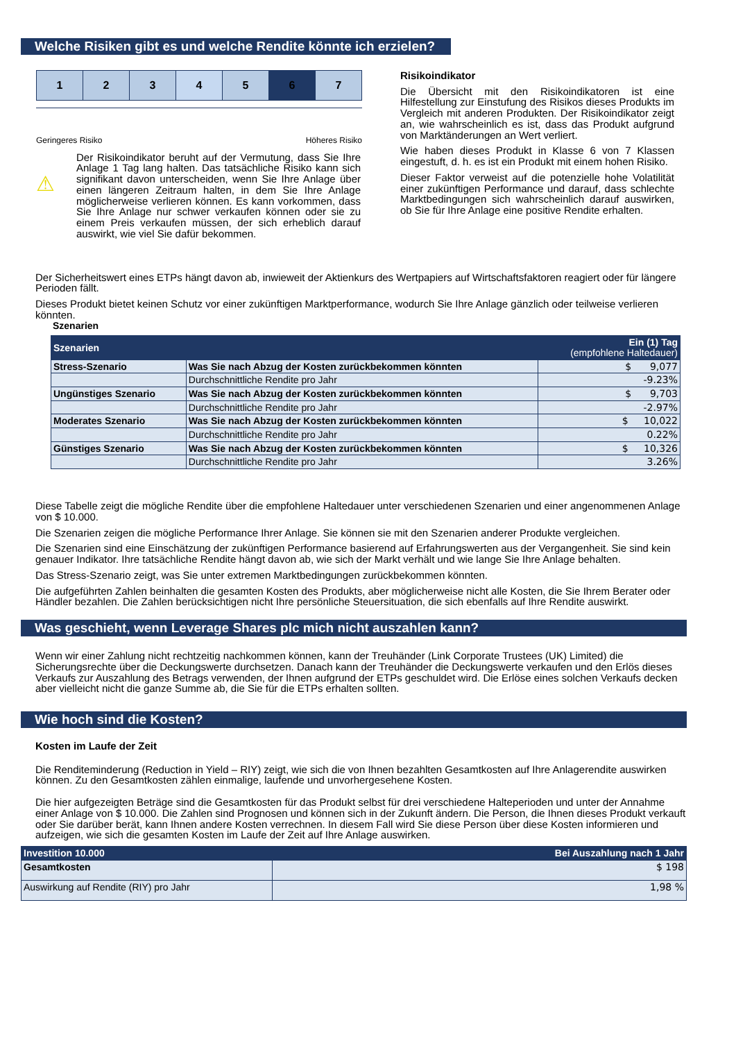Welche Risiken gibt es und welche Rendite könnte ich erzielen?
| 1 | 2 | 3 | 4 | 5 | 6 | 7 |
Geringeres Risiko Höheres Risiko
⚠
Der Risikoindikator beruht auf der Vermutung, dass Sie Ihre Anlage 1 Tag lang halten. Das tatsächliche Risiko kann sich signifikant davon unterscheiden, wenn Sie Ihre Anlage über einen längeren Zeitraum halten, in dem Sie Ihre Anlage möglicherweise verlieren können. Es kann vorkommen, dass Sie Ihre Anlage nur schwer verkaufen können oder sie zu einem Preis verkaufen müssen, der sich erheblich darauf auswirkt, wie viel Sie dafür bekommen.
Risikoindikator
Die Übersicht mit den Risikoindikatoren ist eine Hilfestellung zur Einstufung des Risikos dieses Produkts im Vergleich mit anderen Produkten. Der Risikoindikator zeigt an, wie wahrscheinlich es ist, dass das Produkt aufgrund von Marktänderungen an Wert verliert.
Wie haben dieses Produkt in Klasse 6 von 7 Klassen eingestuft, d. h. es ist ein Produkt mit einem hohen Risiko.
Dieser Faktor verweist auf die potenzielle hohe Volatilität einer zukünftigen Performance und darauf, dass schlechte Marktbedingungen sich wahrscheinlich darauf auswirken, ob Sie für Ihre Anlage eine positive Rendite erhalten.
Der Sicherheitswert eines ETPs hängt davon ab, inwieweit der Aktienkurs des Wertpapiers auf Wirtschaftsfaktoren reagiert oder für längere Perioden fällt.
Dieses Produkt bietet keinen Schutz vor einer zukünftigen Marktperformance, wodurch Sie Ihre Anlage gänzlich oder teilweise verlieren könnten.
Szenarien
| Szenarien | | Ein (1) Tag (empfohlene Haltedauer) |
| --- | --- | --- |
| Stress-Szenario | Was Sie nach Abzug der Kosten zurückbekommen könnten | $ 9,077 |
| | Durchschnittliche Rendite pro Jahr | -9.23% |
| Ungünstiges Szenario | Was Sie nach Abzug der Kosten zurückbekommen könnten | $ 9,703 |
| | Durchschnittliche Rendite pro Jahr | -2.97% |
| Moderates Szenario | Was Sie nach Abzug der Kosten zurückbekommen könnten | $ 10,022 |
| | Durchschnittliche Rendite pro Jahr | 0.22% |
| Günstiges Szenario | Was Sie nach Abzug der Kosten zurückbekommen könnten | $ 10,326 |
| | Durchschnittliche Rendite pro Jahr | 3.26% |
Diese Tabelle zeigt die mögliche Rendite über die empfohlene Haltedauer unter verschiedenen Szenarien und einer angenommenen Anlage von $ 10.000.
Die Szenarien zeigen die mögliche Performance Ihrer Anlage. Sie können sie mit den Szenarien anderer Produkte vergleichen.
Die Szenarien sind eine Einschätzung der zukünftigen Performance basierend auf Erfahrungswerten aus der Vergangenheit. Sie sind kein genauer Indikator. Ihre tatsächliche Rendite hängt davon ab, wie sich der Markt verhält und wie lange Sie Ihre Anlage behalten.
Das Stress-Szenario zeigt, was Sie unter extremen Marktbedingungen zurückbekommen könnten.
Die aufgeführten Zahlen beinhalten die gesamten Kosten des Produkts, aber möglicherweise nicht alle Kosten, die Sie Ihrem Berater oder Händler bezahlen. Die Zahlen berücksichtigen nicht Ihre persönliche Steuersituation, die sich ebenfalls auf Ihre Rendite auswirkt.
Was geschieht, wenn Leverage Shares plc mich nicht auszahlen kann?
Wenn wir einer Zahlung nicht rechtzeitig nachkommen können, kann der Treuhänder (Link Corporate Trustees (UK) Limited) die Sicherungsrechte über die Deckungswerte durchsetzen. Danach kann der Treuhänder die Deckungswerte verkaufen und den Erlös dieses Verkaufs zur Auszahlung des Betrags verwenden, der Ihnen aufgrund der ETPs geschuldet wird. Die Erlöse eines solchen Verkaufs decken aber vielleicht nicht die ganze Summe ab, die Sie für die ETPs erhalten sollten.
Wie hoch sind die Kosten?
Kosten im Laufe der Zeit
Die Renditeminderung (Reduction in Yield – RIY) zeigt, wie sich die von Ihnen bezahlten Gesamtkosten auf Ihre Anlagerendite auswirken können. Zu den Gesamtkosten zählen einmalige, laufende und unvorhergesehene Kosten.
Die hier aufgezeigten Beträge sind die Gesamtkosten für das Produkt selbst für drei verschiedene Halteperioden und unter der Annahme einer Anlage von $ 10.000. Die Zahlen sind Prognosen und können sich in der Zukunft ändern. Die Person, die Ihnen dieses Produkt verkauft oder Sie darüber berät, kann Ihnen andere Kosten verrechnen. In diesem Fall wird Sie diese Person über diese Kosten informieren und aufzeigen, wie sich die gesamten Kosten im Laufe der Zeit auf Ihre Anlage auswirken.
| Investition 10.000 | Bei Auszahlung nach 1 Jahr |
| --- | --- |
| Gesamtkosten | $ 198 |
| Auswirkung auf Rendite (RIY) pro Jahr | 1,98 % |